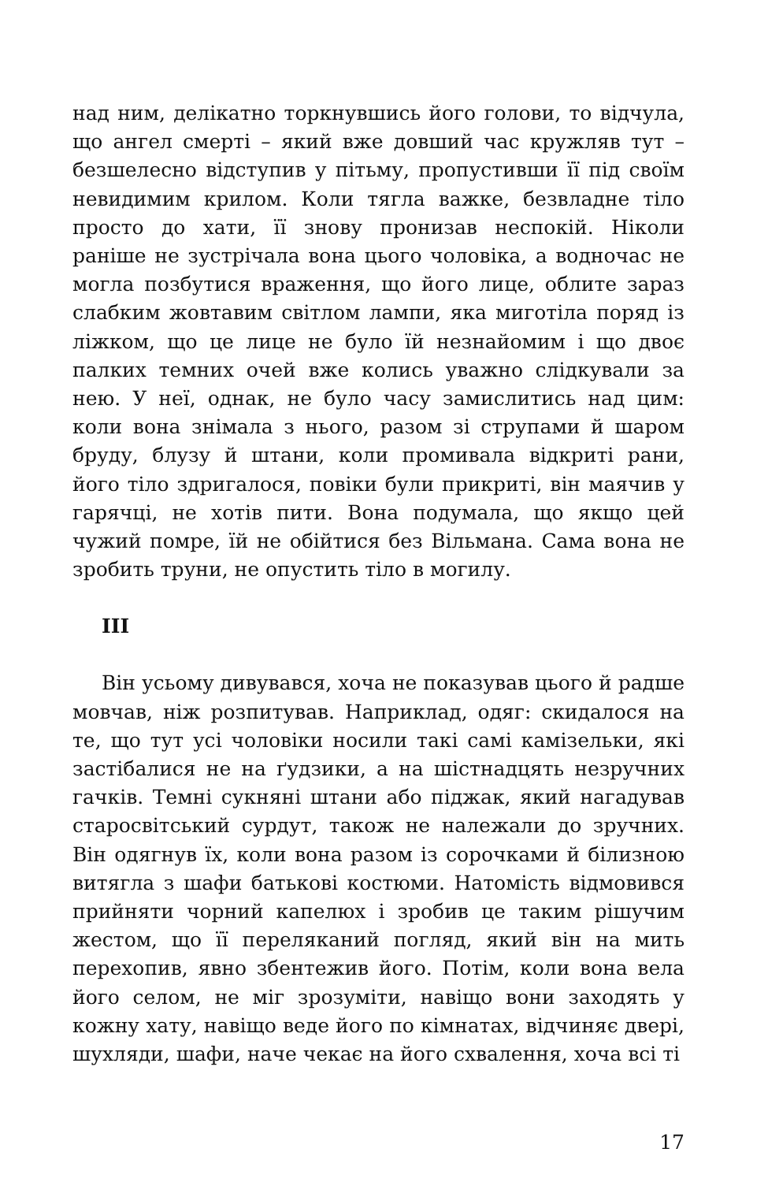над ним, делікатно торкнувшись його голови, то відчула, що ангел смерті – який вже довший час кружляв тут – безшелесно відступив у пітьму, пропустивши її під своїм невидимим крилом. Коли тягла важке, безвладне тіло просто до хати, її знову пронизав неспокій. Ніколи раніше не зустрічала вона цього чоловіка, а водночас не могла позбутися враження, що його лице, облите зараз слабким жовтавим світлом лампи, яка миготіла поряд із ліжком, що це лице не було їй незнайомим і що двоє палких темних очей вже колись уважно слідкували за нею. У неї, однак, не було часу замислитись над цим: коли вона знімала з нього, разом зі струпами й шаром бруду, блузу й штани, коли промивала відкриті рани, його тіло здригалося, повіки були прикриті, він маячив у гарячці, не хотів пити. Вона подумала, що якщо цей чужий помре, їй не обійтися без Вільмана. Сама вона не зробить труни, не опустить тіло в могилу.
III
Він усьому дивувався, хоча не показував цього й радше мовчав, ніж розпитував. Наприклад, одяг: скидалося на те, що тут усі чоловіки носили такі самі камізельки, які застібалися не на ґудзики, а на шістнадцять незручних гачків. Темні сукняні штани або піджак, який нагадував старосвітський сурдут, також не належали до зручних. Він одягнув їх, коли вона разом із сорочками й білизною витягла з шафи батькові костюми. Натомість відмовився прийняти чорний капелюх і зробив це таким рішучим жестом, що її переляканий погляд, який він на мить перехопив, явно збентежив його. Потім, коли вона вела його селом, не міг зрозуміти, навіщо вони заходять у кожну хату, навіщо веде його по кімнатах, відчиняє двері, шухляди, шафи, наче чекає на його схвалення, хоча всі ті
17